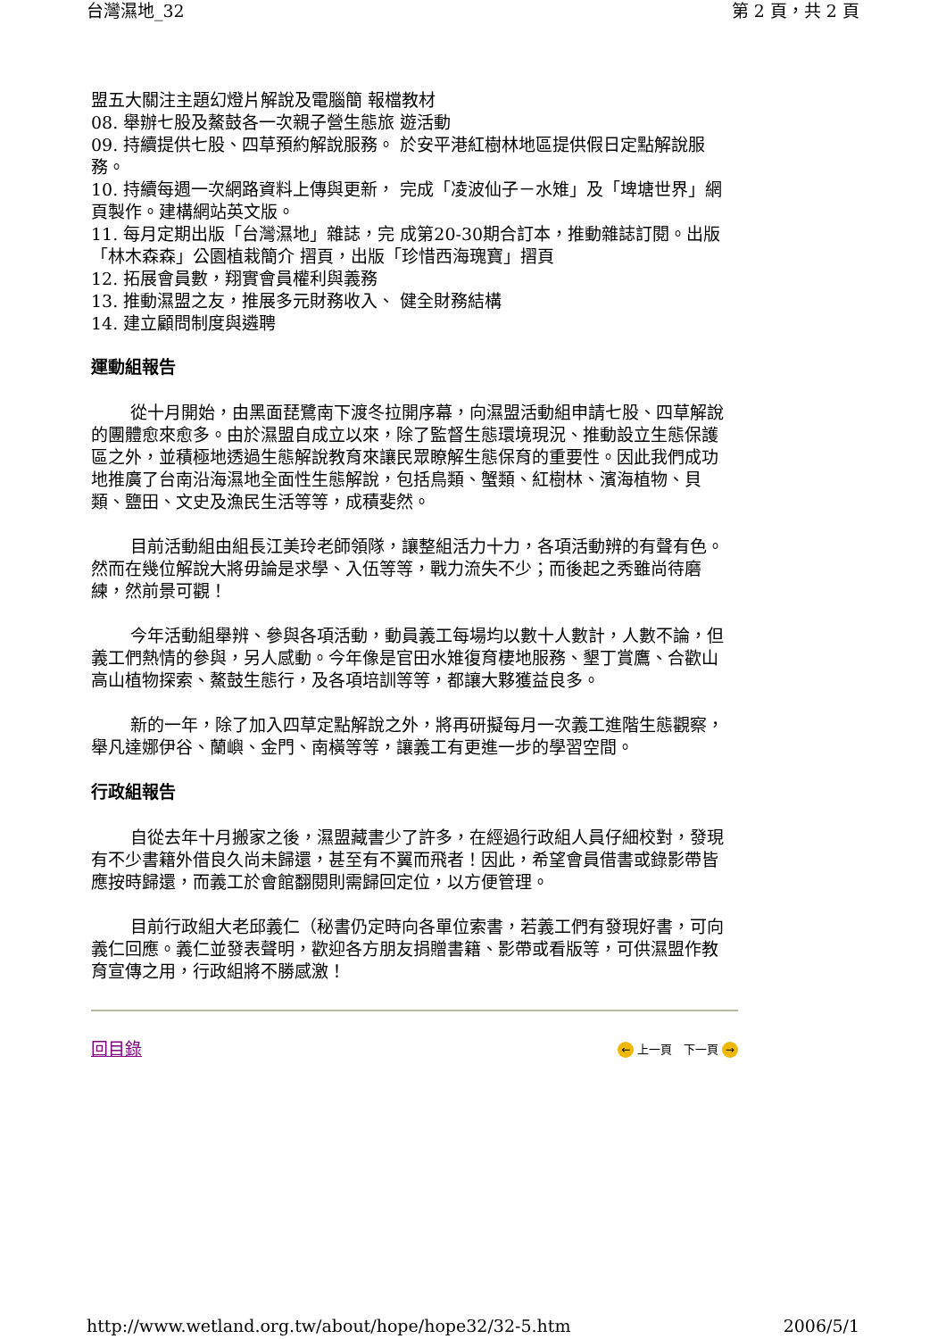台灣濕地_32 第 2 頁，共 2 頁
盟五大關注主題幻燈片解說及電腦簡 報檔教材
08. 舉辦七股及鰲鼓各一次親子營生態旅 遊活動
09. 持續提供七股、四草預約解說服務。 於安平港紅樹林地區提供假日定點解說服務。
10. 持續每週一次網路資料上傳與更新， 完成「凌波仙子－水雉」及「埤塘世界」網頁製作。建構網站英文版。
11. 每月定期出版「台灣濕地」雜誌，完 成第20-30期合訂本，推動雜誌訂閱。出版「林木森森」公園植栽簡介 摺頁，出版「珍惜西海瑰寶」摺頁
12. 拓展會員數，翔實會員權利與義務
13. 推動濕盟之友，推展多元財務收入、 健全財務結構
14. 建立顧問制度與遴聘
運動組報告
從十月開始，由黑面琵鷺南下渡冬拉開序幕，向濕盟活動組申請七股、四草解說的團體愈來愈多。由於濕盟自成立以來，除了監督生態環境現況、推動設立生態保護區之外，並積極地透過生態解說教育來讓民眾瞭解生態保育的重要性。因此我們成功地推廣了台南沿海濕地全面性生態解說，包括鳥類、蟹類、紅樹林、濱海植物、貝類、鹽田、文史及漁民生活等等，成積斐然。
目前活動組由組長江美玲老師領隊，讓整組活力十力，各項活動辨的有聲有色。然而在幾位解說大將毋論是求學、入伍等等，戰力流失不少；而後起之秀雖尚待磨練，然前景可觀！
今年活動組舉辨、參與各項活動，動員義工每場均以數十人數計，人數不論，但義工們熱情的參與，另人感動。今年像是官田水雉復育棲地服務、墾丁賞鷹、合歡山高山植物探索、鰲鼓生態行，及各項培訓等等，都讓大夥獲益良多。
新的一年，除了加入四草定點解說之外，將再研擬每月一次義工進階生態觀察，舉凡達娜伊谷、蘭嶼、金門、南橫等等，讓義工有更進一步的學習空間。
行政組報告
自從去年十月搬家之後，濕盟藏書少了許多，在經過行政組人員仔細校對，發現有不少書籍外借良久尚未歸還，甚至有不翼而飛者！因此，希望會員借書或錄影帶皆應按時歸還，而義工於會館翻閱則需歸回定位，以方便管理。
目前行政組大老邱義仁（秘書仍定時向各單位索書，若義工們有發現好書，可向義仁回應。義仁並發表聲明，歡迎各方朋友捐贈書籍、影帶或看版等，可供濕盟作教育宣傳之用，行政組將不勝感激！
回目錄 ← 上一頁 下一頁 →
http://www.wetland.org.tw/about/hope/hope32/32-5.htm 2006/5/1